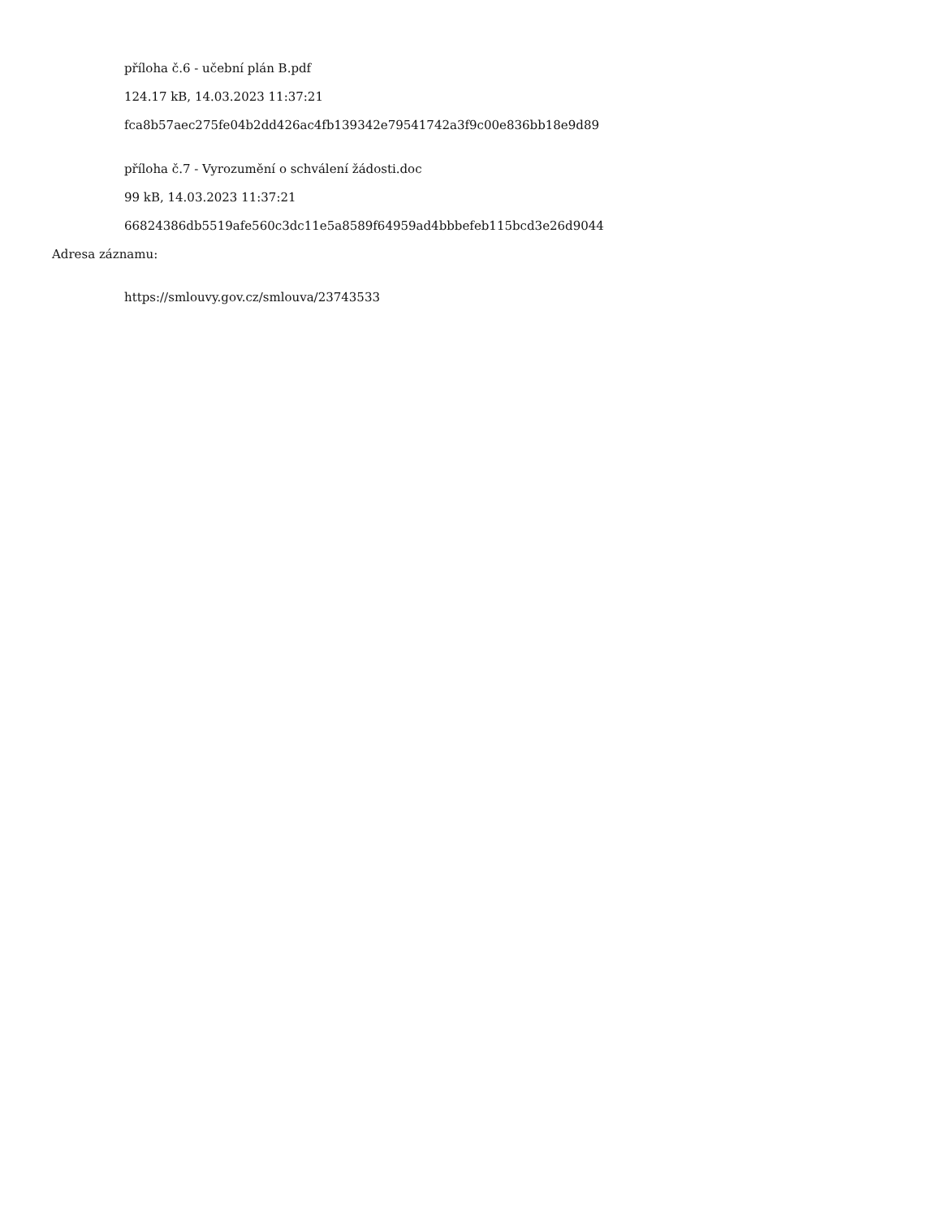příloha č.6 - učební plán B.pdf
124.17 kB, 14.03.2023 11:37:21
fca8b57aec275fe04b2dd426ac4fb139342e79541742a3f9c00e836bb18e9d89
příloha č.7 - Vyrozumění o schválení žádosti.doc
99 kB, 14.03.2023 11:37:21
66824386db5519afe560c3dc11e5a8589f64959ad4bbbefeb115bcd3e26d9044
Adresa záznamu:
https://smlouvy.gov.cz/smlouva/23743533